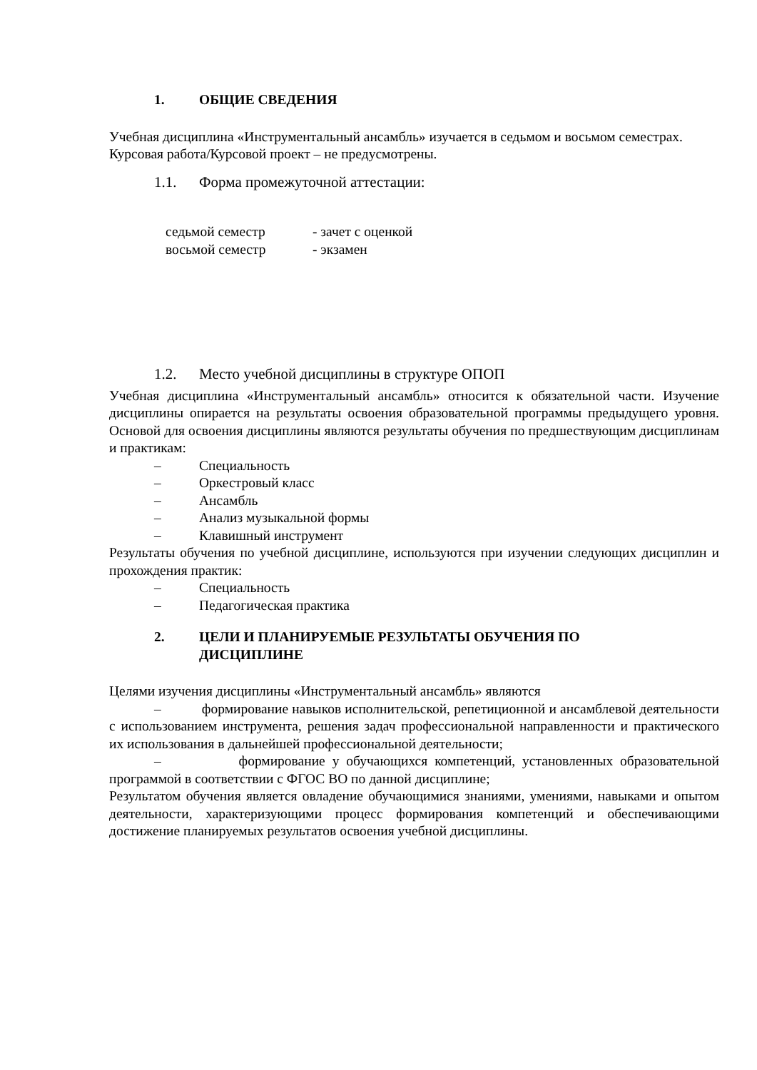1. ОБЩИЕ СВЕДЕНИЯ
Учебная дисциплина «Инструментальный ансамбль» изучается в седьмом и восьмом семестрах.
Курсовая работа/Курсовой проект – не предусмотрены.
1.1. Форма промежуточной аттестации:
седьмой семестр - зачет с оценкой
восьмой семестр - экзамен
1.2. Место учебной дисциплины в структуре ОПОП
Учебная дисциплина «Инструментальный ансамбль» относится к обязательной части. Изучение дисциплины опирается на результаты освоения образовательной программы предыдущего уровня. Основой для освоения дисциплины являются результаты обучения по предшествующим дисциплинам и практикам:
– Специальность
– Оркестровый класс
– Ансамбль
– Анализ музыкальной формы
– Клавишный инструмент
Результаты обучения по учебной дисциплине, используются при изучении следующих дисциплин и прохождения практик:
– Специальность
– Педагогическая практика
2. ЦЕЛИ И ПЛАНИРУЕМЫЕ РЕЗУЛЬТАТЫ ОБУЧЕНИЯ ПО
ДИСЦИПЛИНЕ
Целями изучения дисциплины «Инструментальный ансамбль» являются
– формирование навыков исполнительской, репетиционной и ансамблевой деятельности с использованием инструмента, решения задач профессиональной направленности и практического их использования в дальнейшей профессиональной деятельности;
– формирование у обучающихся компетенций, установленных образовательной программой в соответствии с ФГОС ВО по данной дисциплине;
Результатом обучения является овладение обучающимися знаниями, умениями, навыками и опытом деятельности, характеризующими процесс формирования компетенций и обеспечивающими достижение планируемых результатов освоения учебной дисциплины.